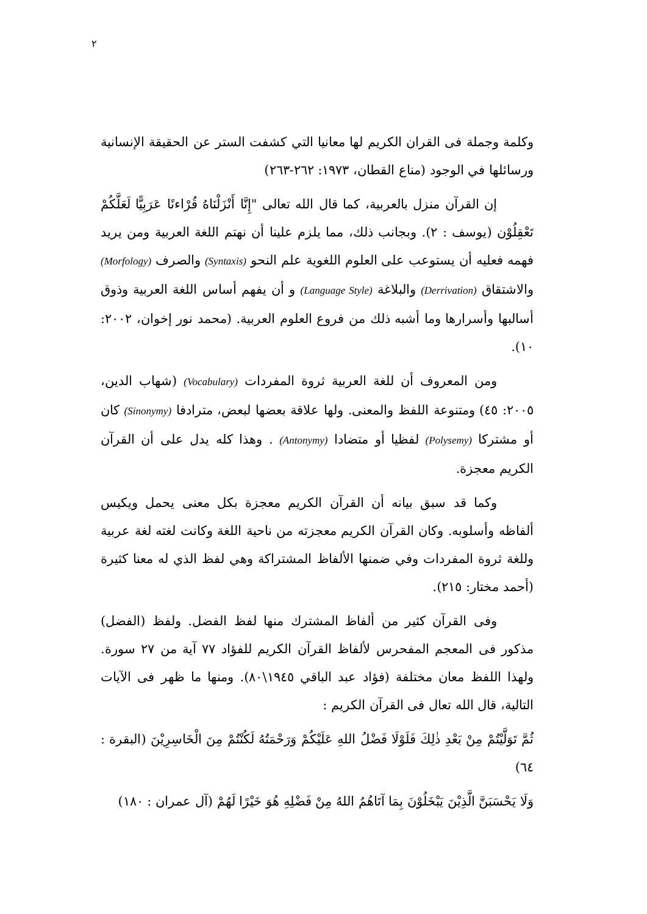٢
وكلمة وجملة فى القران الكريم لها معانيا التي كشفت الستر عن الحقيقة الإنسانية ورسائلها في الوجود (مناع القطان، ١٩٧٣: ٢٦٢-٢٦٣)
إن القرآن منزل بالعربية، كما قال الله تعالى "إِنَّا أَنْزَلْنَاهُ قُرْاءنًا عَرَبِيًّا لَعَلَّكُمْ تَعْقِلُوْن (يوسف : ٢). وبجانب ذلك، مما يلزم علينا أن نهتم اللغة العربية ومن يريد فهمه فعليه أن يستوعب على العلوم اللغوية علم النحو (Syntaxis) والصرف (Morfology) والاشتقاق (Derrivation) والبلاغة (Language Style) و أن يفهم أساس اللغة العربية وذوق أسالبها وأسرارها وما أشبه ذلك من فروع العلوم العربية. (محمد نور إخوان، ٢٠٠٢: ١٠).
ومن المعروف أن للغة العربية ثروة المفردات (Vocabulary) (شهاب الدين، ٢٠٠٥: ٤٥) ومتنوعة اللفظ والمعنى. ولها علاقة بعضها لبعض، مترادفا (Sinonymy) كان أو مشتركا (Polysemy) لفظيا أو متضادا (Antonymy) . وهذا كله يدل على أن القرآن الكريم معجزة.
وكما قد سبق بيانه أن القرآن الكريم معجزة بكل معنى يحمل ويكيس ألفاظه وأسلوبه. وكان القرآن الكريم معجزته من ناحية اللغة وكانت لغته لغة عربية وللغة ثروة المفردات وفي ضمنها الألفاظ المشتراكة وهي لفظ الذي له معنا كثيرة (أحمد مختار: ٢١٥).
وفى القرآن كثير من ألفاظ المشترك منها لفظ الفضل. ولفظ (الفضل) مذكور فى المعجم المفحرس لألفاظ القرآن الكريم للفؤاد ٧٧ آية من ٢٧ سورة. ولهذا اللفظ معان مختلفة (فؤاد عبد الباقي ١٩٤٥\٨٠). ومنها ما ظهر فى الآيات التالية، قال الله تعال فى القرآن الكريم :
ثُمَّ تَوَلَّيْتُمْ مِنْ بَعْدِ ذٰلِكَ فَلَوْلَا فَضْلُ اللهِ عَلَيْكُمْ وَرَحْمَتُهُ لَكُنْتُمْ مِنَ الْخَاسِرِيْنَ (البقرة : ٦٤)
وَلَا يَحْسَبَنَّ الَّذِيْنَ يَبْخَلُوْنَ بِمَا آتَاهُمُ اللهُ مِنْ فَضْلِهِ هُوَ خَيْرًا لَهُمْ (آل عمران : ١٨٠)